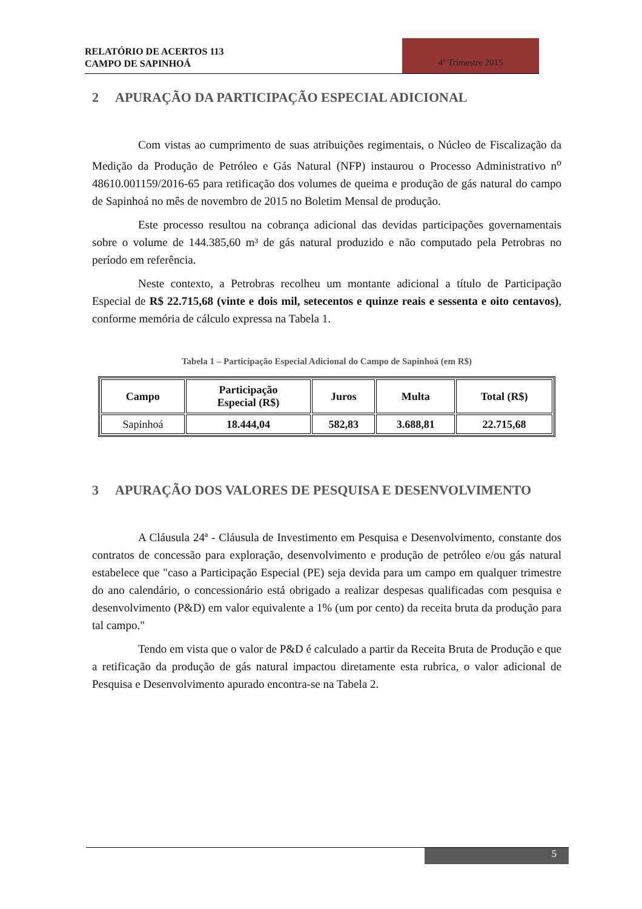RELATÓRIO DE ACERTOS 113
CAMPO DE SAPINHOÁ
4º Trimestre 2015
2 APURAÇÃO DA PARTICIPAÇÃO ESPECIAL ADICIONAL
Com vistas ao cumprimento de suas atribuições regimentais, o Núcleo de Fiscalização da Medição da Produção de Petróleo e Gás Natural (NFP) instaurou o Processo Administrativo n<sup>o</sup> 48610.001159/2016-65 para retificação dos volumes de queima e produção de gás natural do campo de Sapinhoá no mês de novembro de 2015 no Boletim Mensal de produção.
Este processo resultou na cobrança adicional das devidas participações governamentais sobre o volume de 144.385,60 m³ de gás natural produzido e não computado pela Petrobras no período em referência.
Neste contexto, a Petrobras recolheu um montante adicional a título de Participação Especial de R$ 22.715,68 (vinte e dois mil, setecentos e quinze reais e sessenta e oito centavos), conforme memória de cálculo expressa na Tabela 1.
Tabela 1 – Participação Especial Adicional do Campo de Sapinhoá (em R$)
| Campo | Participação Especial (R$) | Juros | Multa | Total (R$) |
| --- | --- | --- | --- | --- |
| Sapinhoá | 18.444,04 | 582,83 | 3.688,81 | 22.715,68 |
3 APURAÇÃO DOS VALORES DE PESQUISA E DESENVOLVIMENTO
A Cláusula 24ª - Cláusula de Investimento em Pesquisa e Desenvolvimento, constante dos contratos de concessão para exploração, desenvolvimento e produção de petróleo e/ou gás natural estabelece que "caso a Participação Especial (PE) seja devida para um campo em qualquer trimestre do ano calendário, o concessionário está obrigado a realizar despesas qualificadas com pesquisa e desenvolvimento (P&D) em valor equivalente a 1% (um por cento) da receita bruta da produção para tal campo."
Tendo em vista que o valor de P&D é calculado a partir da Receita Bruta de Produção e que a retificação da produção de gás natural impactou diretamente esta rubrica, o valor adicional de Pesquisa e Desenvolvimento apurado encontra-se na Tabela 2.
5